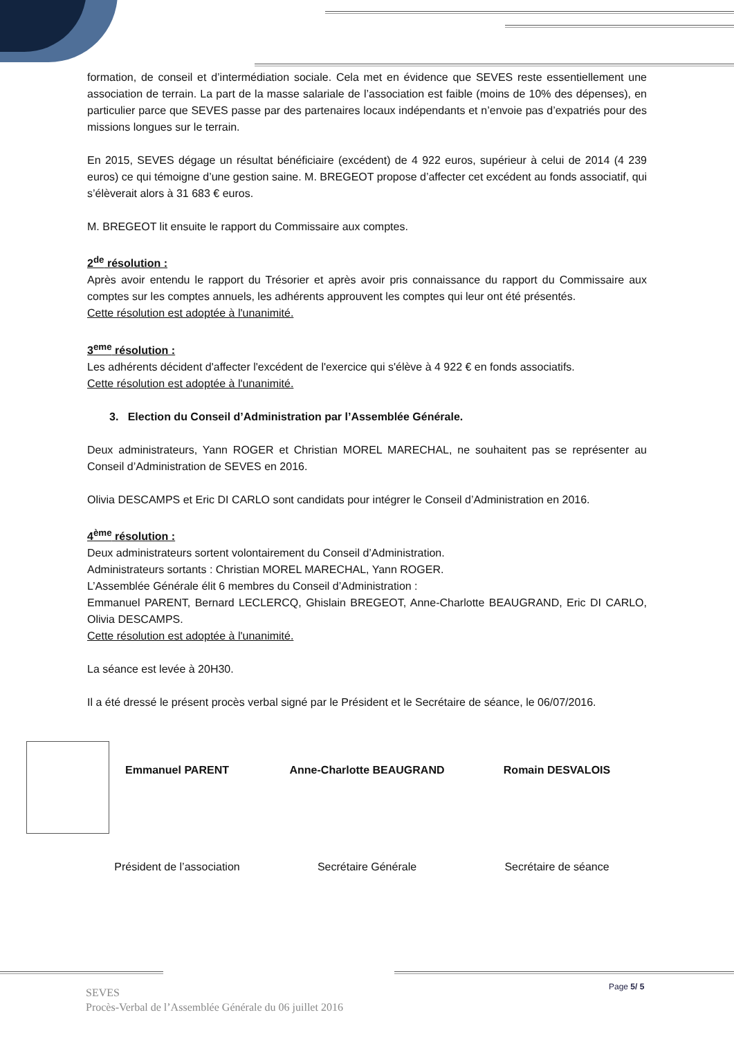formation, de conseil et d’intermédiation sociale. Cela met en évidence que SEVES reste essentiellement une association de terrain. La part de la masse salariale de l’association est faible (moins de 10% des dépenses), en particulier parce que SEVES passe par des partenaires locaux indépendants et n’envoie pas d’expatriés pour des missions longues sur le terrain.
En 2015, SEVES dégage un résultat bénéficiaire (excédent) de 4 922 euros, supérieur à celui de 2014 (4 239 euros) ce qui témoigne d’une gestion saine. M. BREGEOT propose d’affecter cet excédent au fonds associatif, qui s’élèverait alors à 31 683 € euros.
M. BREGEOT lit ensuite le rapport du Commissaire aux comptes.
2<sup>de</sup> résolution :
Après avoir entendu le rapport du Trésorier et après avoir pris connaissance du rapport du Commissaire aux comptes sur les comptes annuels, les adhérents approuvent les comptes qui leur ont été présentés.
Cette résolution est adoptée à l'unanimité.
3<sup>eme</sup> résolution :
Les adhérents décident d'affecter l'excédent de l'exercice qui s'élève à 4 922 € en fonds associatifs.
Cette résolution est adoptée à l'unanimité.
3. Election du Conseil d’Administration par l’Assemblée Générale.
Deux administrateurs, Yann ROGER et Christian MOREL MARECHAL, ne souhaitent pas se représenter au Conseil d’Administration de SEVES en 2016.
Olivia DESCAMPS et Eric DI CARLO sont candidats pour intégrer le Conseil d’Administration en 2016.
4<sup>ème</sup> résolution :
Deux administrateurs sortent volontairement du Conseil d’Administration.
Administrateurs sortants : Christian MOREL MARECHAL, Yann ROGER.
L’Assemblée Générale élit 6 membres du Conseil d’Administration :
Emmanuel PARENT, Bernard LECLERCQ, Ghislain BREGEOT, Anne-Charlotte BEAUGRAND, Eric DI CARLO, Olivia DESCAMPS.
Cette résolution est adoptée à l'unanimité.
La séance est levée à 20H30.
Il a été dressé le présent procès verbal signé par le Président et le Secrétaire de séance, le 06/07/2016.
Emmanuel PARENT
Président de l’association
Anne-Charlotte BEAUGRAND
Secrétaire Générale
Romain DESVALOIS
Secrétaire de séance
Page 5/ 5
SEVES
Procès-Verbal de l’Assemblée Générale du 06 juillet 2016